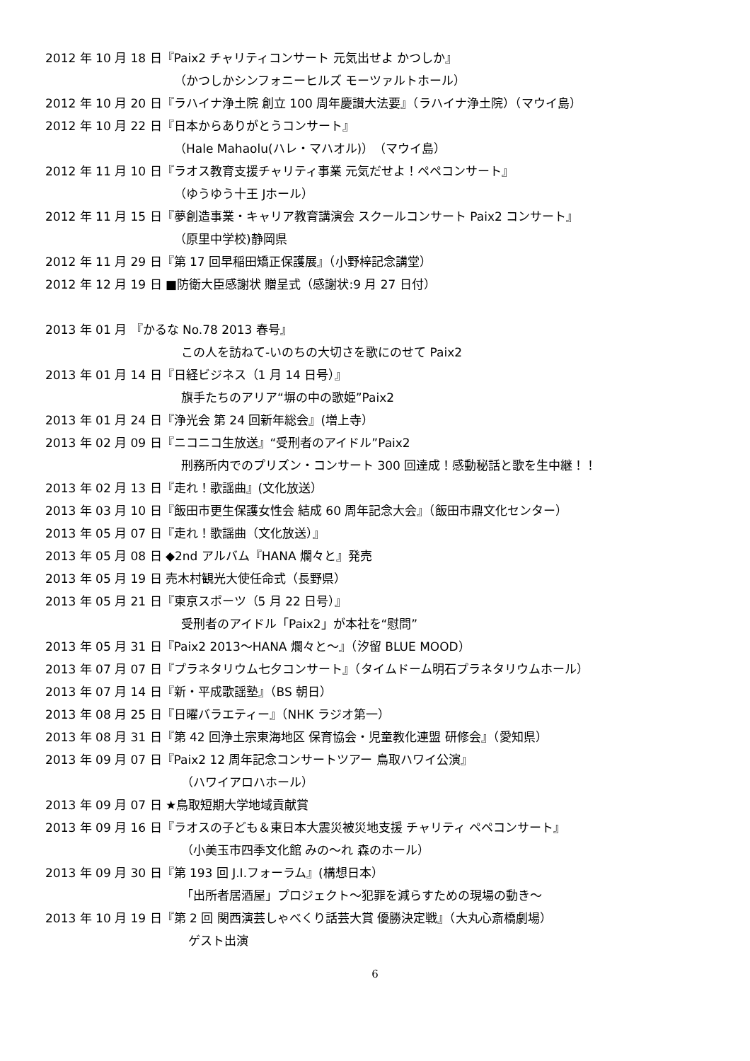2012 年 10 月 18 日『Paix2 チャリティコンサート 元気出せよ かつしか』
（かつしかシンフォニーヒルズ モーツァルトホール）
2012 年 10 月 20 日『ラハイナ浄土院 創立 100 周年慶讃大法要』（ラハイナ浄土院）（マウイ島）
2012 年 10 月 22 日『日本からありがとうコンサート』
（Hale Mahaolu(ハレ・マハオル)）（マウイ島）
2012 年 11 月 10 日『ラオス教育支援チャリティ事業 元気だせよ！ペペコンサート』
（ゆうゆう十王 Jホール）
2012 年 11 月 15 日『夢創造事業・キャリア教育講演会 スクールコンサート Paix2 コンサート』
（原里中学校)静岡県
2012 年 11 月 29 日『第 17 回早稲田矯正保護展』（小野梓記念講堂）
2012 年 12 月 19 日 ■防衛大臣感謝状 贈呈式（感謝状:9 月 27 日付）
2013 年 01 月 『かるな No.78 2013 春号』
この人を訪ねて-いのちの大切さを歌にのせて Paix2
2013 年 01 月 14 日『日経ビジネス（1 月 14 日号）』
旗手たちのアリア“塀の中の歌姫”Paix2
2013 年 01 月 24 日『浄光会 第 24 回新年総会』(増上寺）
2013 年 02 月 09 日『ニコニコ生放送』“受刑者のアイドル”Paix2
刑務所内でのプリズン・コンサート 300 回達成！感動秘話と歌を生中継！！
2013 年 02 月 13 日『走れ！歌謡曲』(文化放送）
2013 年 03 月 10 日『飯田市更生保護女性会 結成 60 周年記念大会』（飯田市鼎文化センター）
2013 年 05 月 07 日『走れ！歌謡曲（文化放送）』
2013 年 05 月 08 日 ◆2nd アルバム『HANA 爛々と』発売
2013 年 05 月 19 日 売木村観光大使任命式（長野県）
2013 年 05 月 21 日『東京スポーツ（5 月 22 日号）』
受刑者のアイドル「Paix2」が本社を“慰問”
2013 年 05 月 31 日『Paix2 2013～HANA 爛々と～』（汐留 BLUE MOOD）
2013 年 07 月 07 日『プラネタリウム七夕コンサート』（タイムドーム明石プラネタリウムホール）
2013 年 07 月 14 日『新・平成歌謡塾』（BS 朝日）
2013 年 08 月 25 日『日曜バラエティー』（NHK ラジオ第一）
2013 年 08 月 31 日『第 42 回浄土宗東海地区 保育協会・児童教化連盟 研修会』（愛知県）
2013 年 09 月 07 日『Paix2 12 周年記念コンサートツアー 鳥取ハワイ公演』
（ハワイアロハホール）
2013 年 09 月 07 日 ★鳥取短期大学地域貢献賞
2013 年 09 月 16 日『ラオスの子ども＆東日本大震災被災地支援 チャリティ ペペコンサート』
（小美玉市四季文化館 みの～れ 森のホール）
2013 年 09 月 30 日『第 193 回 J.I.フォーラム』(構想日本）
「出所者居酒屋」プロジェクト～犯罪を減らすための現場の動き～
2013 年 10 月 19 日『第 2 回 関西演芸しゃべくり話芸大賞 優勝決定戦』（大丸心斎橋劇場）
ゲスト出演
6